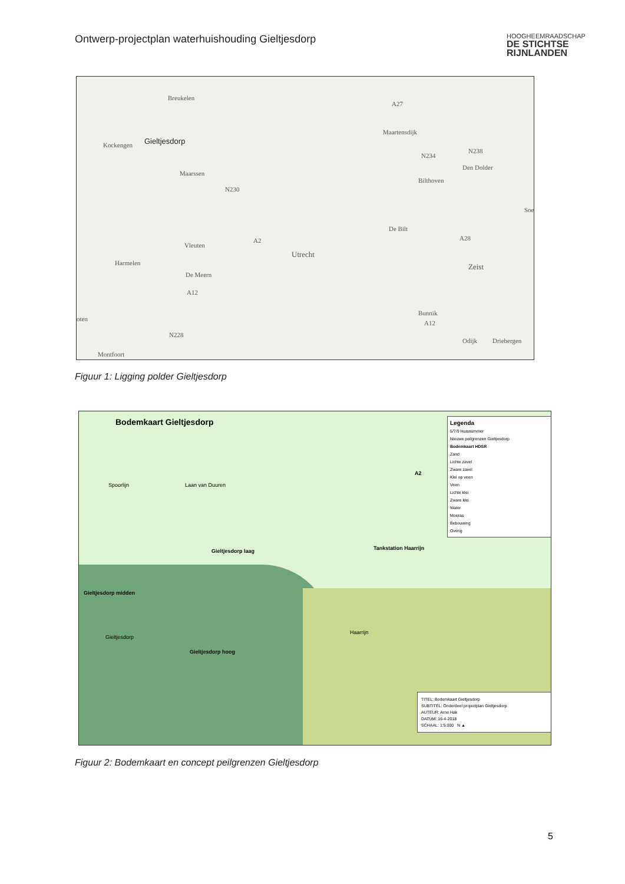Ontwerp-projectplan waterhuishouding Gieltjesdorp
HOOGHEEMRAADSCHAP
DE STICHTSE
RIJNLANDEN
Breukelen
A27
Maartensdijk
Kockengen Gieltjesdorp
N234
N238
Den Dolder
Maarssen
Bilthoven
N230
Soe
De Bilt
A28 A2
Vleuten
Utrecht
Harmelen Zeist
De Meern
A12
Bunnik
oten
A12
N228
Odijk Driebergen
Montfoort
Figuur 1: Ligging polder Gieltjesdorp
Bodemkaart Gieltjesdorp
A2
Spoorlijn Laan van Duuren
Gieltjesdorp laag Tankstation Haarrijn
Gieltjesdorp midden
Haarrijn
Gieltjesdorp
Gieltjesdorp hoog
Legenda
5/7/9 Huisnummer
Nieuwe peilgrenzen Gieltjesdorp
Bodemkaart HDSR
Zand
Lichte zavel
Zware zavel
Klei op veen
Veen
Lichte klei
Zware klei
Water
Moeras
Bebouwing
Overig
TITEL: Bodemkaart Gieltjesdorp
SUBTITEL: Onderdeel projectplan Gieltjesdorp
AUTEUR: Arne Hak
DATUM: 16-4-2018
SCHAAL: 1:5.000 N ▲
Figuur 2: Bodemkaart en concept peilgrenzen Gieltjesdorp
5